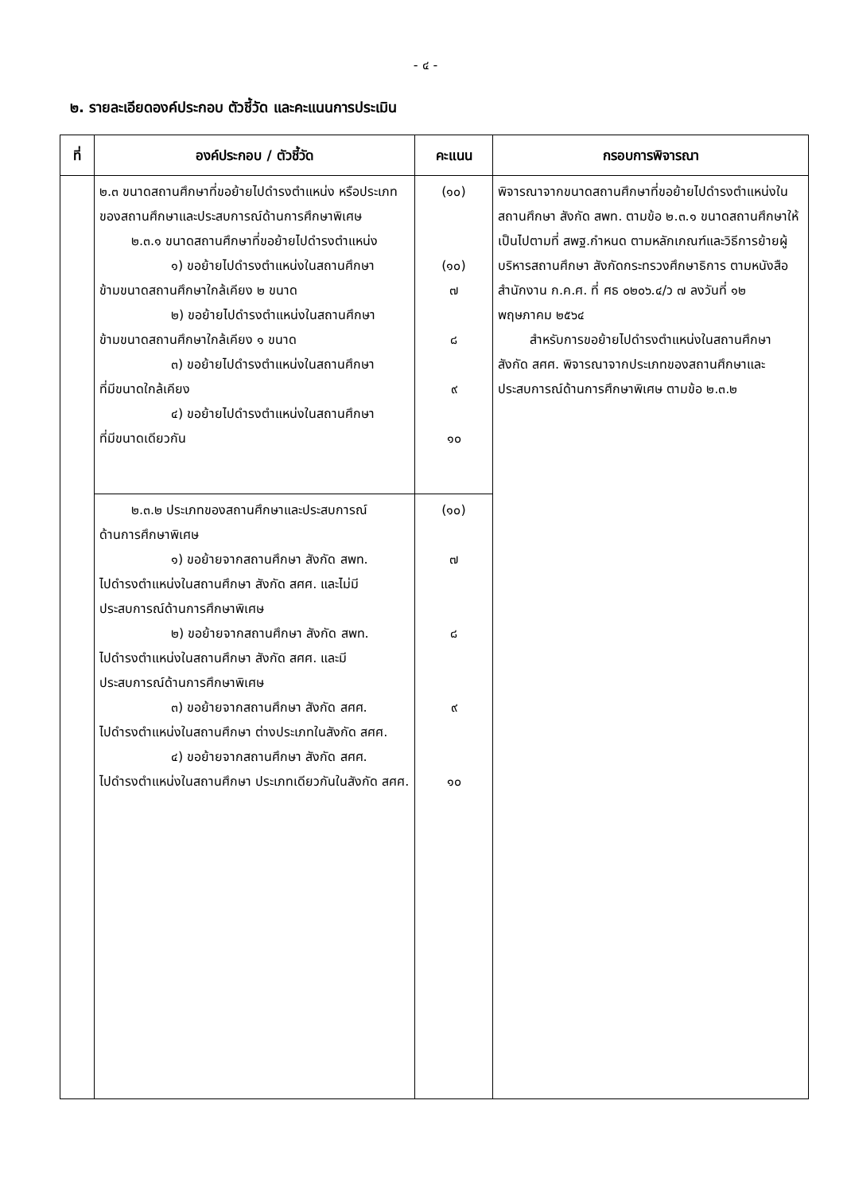- ๔ -
๒. รายละเอียดองค์ประกอบ ตัวชี้วัด และคะแนนการประเมิน
| ที่ | องค์ประกอบ / ตัวชี้วัด | คะแนน | กรอบการพิจารณา |
| --- | --- | --- | --- |
| | ๒.๓ ขนาดสถานศึกษาที่ขอย้ายไปดำรงตำแหน่ง หรือประเภทของสถานศึกษาและประสบการณ์ด้านการศึกษาพิเศษ ๒.๓.๑ ขนาดสถานศึกษาที่ขอย้ายไปดำรงตำแหน่ง ๑) ขอย้ายไปดำรงตำแหน่งในสถานศึกษา ข้ามขนาดสถานศึกษาใกล้เคียง ๒ ขนาด ๒) ขอย้ายไปดำรงตำแหน่งในสถานศึกษา ข้ามขนาดสถานศึกษาใกล้เคียง ๑ ขนาด ๓) ขอย้ายไปดำรงตำแหน่งในสถานศึกษา ที่มีขนาดใกล้เคียง ๔) ขอย้ายไปดำรงตำแหน่งในสถานศึกษา ที่มีขนาดเดียวกัน | (๑๐) (๑๐) ๗ ๘ ๙ ๑๐ | พิจารณาจากขนาดสถานศึกษาที่ขอย้ายไปดำรงตำแหน่งในสถานศึกษา สังกัด สพท. ตามข้อ ๒.๓.๑ ขนาดสถานศึกษาให้เป็นไปตามที่ สพฐ.กำหนด ตามหลักเกณฑ์และวิธีการย้ายผู้บริหารสถานศึกษา สังกัดกระทรวงศึกษาธิการ ตามหนังสือสำนักงาน ก.ค.ศ. ที่ ศธ ๐๒๐๖.๔/ว ๗ ลงวันที่ ๑๒ พฤษภาคม ๒๕๖๔ สำหรับการขอย้ายไปดำรงตำแหน่งในสถานศึกษา สังกัด สศศ. พิจารณาจากประเภทของสถานศึกษาและประสบการณ์ด้านการศึกษาพิเศษ ตามข้อ ๒.๓.๒ |
| | ๒.๓.๒ ประเภทของสถานศึกษาและประสบการณ์ ด้านการศึกษาพิเศษ ๑) ขอย้ายจากสถานศึกษา สังกัด สพท. ไปดำรงตำแหน่งในสถานศึกษา สังกัด สศศ. และไม่มีประสบการณ์ด้านการศึกษาพิเศษ ๒) ขอย้ายจากสถานศึกษา สังกัด สพท. ไปดำรงตำแหน่งในสถานศึกษา สังกัด สศศ. และมีประสบการณ์ด้านการศึกษาพิเศษ ๓) ขอย้ายจากสถานศึกษา สังกัด สศศ. ไปดำรงตำแหน่งในสถานศึกษา ต่างประเภทในสังกัด สศศ. ๔) ขอย้ายจากสถานศึกษา สังกัด สศศ. ไปดำรงตำแหน่งในสถานศึกษา ประเภทเดียวกันในสังกัด สศศ. | (๑๐) ๗ ๘ ๙ ๑๐ | |